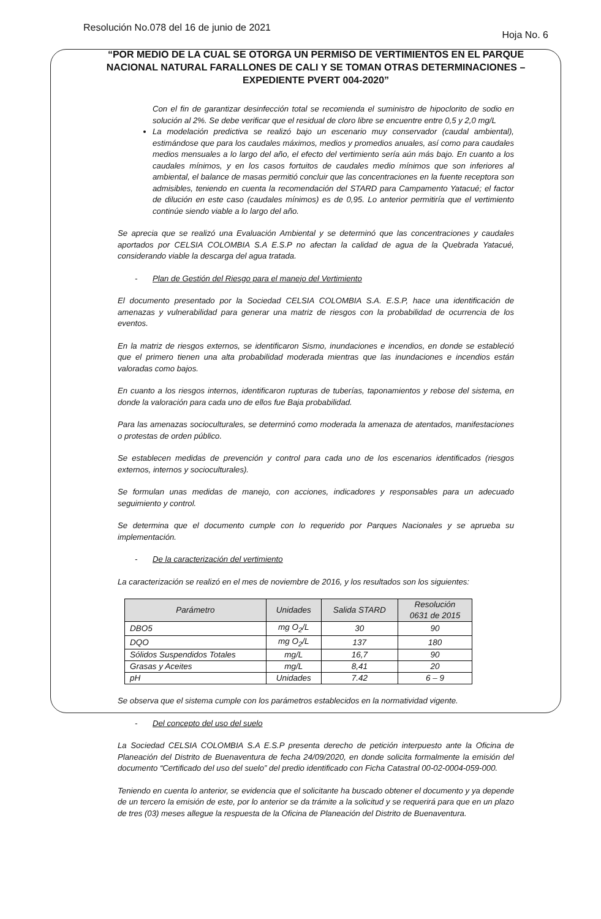Resolución No.078 del 16 de junio de 2021 Hoja No. 6
“POR MEDIO DE LA CUAL SE OTORGA UN PERMISO DE VERTIMIENTOS EN EL PARQUE NACIONAL NATURAL FARALLONES DE CALI Y SE TOMAN OTRAS DETERMINACIONES – EXPEDIENTE PVERT 004-2020”
Con el fin de garantizar desinfección total se recomienda el suministro de hipoclorito de sodio en solución al 2%. Se debe verificar que el residual de cloro libre se encuentre entre 0,5 y 2,0 mg/L
La modelación predictiva se realizó bajo un escenario muy conservador (caudal ambiental), estimándose que para los caudales máximos, medios y promedios anuales, así como para caudales medios mensuales a lo largo del año, el efecto del vertimiento sería aún más bajo. En cuanto a los caudales mínimos, y en los casos fortuitos de caudales medio mínimos que son inferiores al ambiental, el balance de masas permitió concluir que las concentraciones en la fuente receptora son admisibles, teniendo en cuenta la recomendación del STARD para Campamento Yatacué; el factor de dilución en este caso (caudales mínimos) es de 0,95. Lo anterior permitiría que el vertimiento continúe siendo viable a lo largo del año.
Se aprecia que se realizó una Evaluación Ambiental y se determinó que las concentraciones y caudales aportados por CELSIA COLOMBIA S.A E.S.P no afectan la calidad de agua de la Quebrada Yatacué, considerando viable la descarga del agua tratada.
- Plan de Gestión del Riesgo para el manejo del Vertimiento
El documento presentado por la Sociedad CELSIA COLOMBIA S.A. E.S.P, hace una identificación de amenazas y vulnerabilidad para generar una matriz de riesgos con la probabilidad de ocurrencia de los eventos.
En la matriz de riesgos externos, se identificaron Sismo, inundaciones e incendios, en donde se estableció que el primero tienen una alta probabilidad moderada mientras que las inundaciones e incendios están valoradas como bajos.
En cuanto a los riesgos internos, identificaron rupturas de tuberías, taponamientos y rebose del sistema, en donde la valoración para cada uno de ellos fue Baja probabilidad.
Para las amenazas socioculturales, se determinó como moderada la amenaza de atentados, manifestaciones o protestas de orden público.
Se establecen medidas de prevención y control para cada uno de los escenarios identificados (riesgos externos, internos y socioculturales).
Se formulan unas medidas de manejo, con acciones, indicadores y responsables para un adecuado seguimiento y control.
Se determina que el documento cumple con lo requerido por Parques Nacionales y se aprueba su implementación.
- De la caracterización del vertimiento
La caracterización se realizó en el mes de noviembre de 2016, y los resultados son los siguientes:
| Parámetro | Unidades | Salida STARD | Resolución 0631 de 2015 |
| --- | --- | --- | --- |
| DBO5 | mg O<sub>2</sub>/L | 30 | 90 |
| DQO | mg O<sub>2</sub>/L | 137 | 180 |
| Sólidos Suspendidos Totales | mg/L | 16,7 | 90 |
| Grasas y Aceites | mg/L | 8,41 | 20 |
| pH | Unidades | 7.42 | 6 – 9 |
Se observa que el sistema cumple con los parámetros establecidos en la normatividad vigente.
- Del concepto del uso del suelo
La Sociedad CELSIA COLOMBIA S.A E.S.P presenta derecho de petición interpuesto ante la Oficina de Planeación del Distrito de Buenaventura de fecha 24/09/2020, en donde solicita formalmente la emisión del documento “Certificado del uso del suelo” del predio identificado con Ficha Catastral 00-02-0004-059-000.
Teniendo en cuenta lo anterior, se evidencia que el solicitante ha buscado obtener el documento y ya depende de un tercero la emisión de este, por lo anterior se da trámite a la solicitud y se requerirá para que en un plazo de tres (03) meses allegue la respuesta de la Oficina de Planeación del Distrito de Buenaventura.